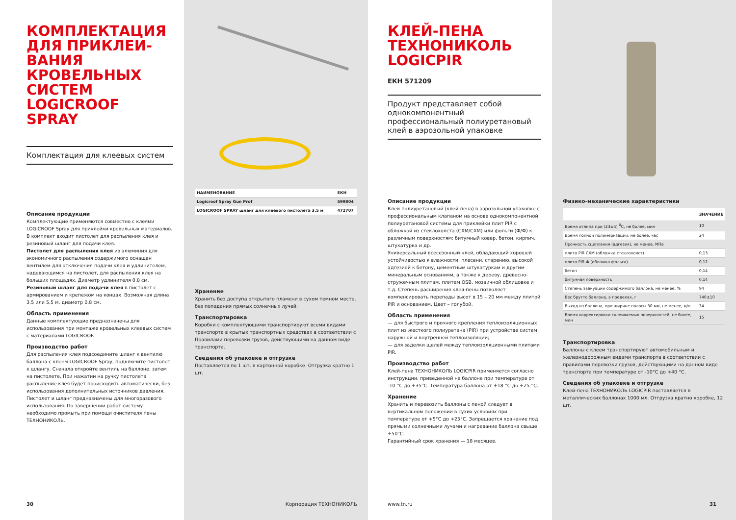КОМПЛЕКТАЦИЯ ДЛЯ ПРИКЛЕИ-ВАНИЯ КРОВЕЛЬНЫХ СИСТЕМ LOGICROOF SPRAY
Комплектация для клеевых систем
Описание продукции
Комплектующие применяются совместно с клеями LOGICROOF Spray для приклейки кровельных материалов. В комплект входит пистолет для распыления клея и резиновый шланг для подачи клея.
Пистолет для распыления клея из алюминия для экономичного распыления содержимого оснащен вентилем для отключения подачи клея и удлинителем, надевающимся на пистолет, для распыления клея на больших площадях. Диаметр удлинителя 0,8 см.
Резиновый шланг для подачи клея в пистолет с армированием и крепежом на концах. Возможная длина 3,5 или 5,5 м, диаметр 0,8 см.
Область применения
Данные комплектующие предназначены для использования при монтаже кровельных клеевых систем с материалами LOGICROOF.
Производство работ
Для распыления клея подсоедините шланг к вентилю баллона с клеем LOGICROOF Spray, подключите пистолет к шлангу. Сначала откройте вентиль на баллоне, затем на пистолете. При нажатии на ручку пистолета распыление клея будет происходить автоматически, без использования дополнительных источников давления. Пистолет и шланг предназначены для многоразового использования. По завершении работ систему необходимо промыть при помощи очистителя пены ТЕХНОНИКОЛЬ.
30
| НАИМЕНОВАНИЕ | ЕКН |
| --- | --- |
| Logicroof Spray Gun Prof | 599804 |
| LOGICROOF SPRAY шланг для клеевого пистолета 3,5 м | 472707 |
Хранение
Хранить без доступа открытого пламени в сухом темном месте, без попадания прямых солнечных лучей.
Транспортировка
Коробки с комплектующими транспортируют всеми видами транспорта в крытых транспортных средствах в соответствии с Правилами перевозки грузов, действующими на данном виде транспорта.
Сведения об упаковке и отгрузке
Поставляется по 1 шт. в картонной коробке. Отгрузка кратно 1 шт.
Корпорация ТЕХНОНИКОЛЬ
КЛЕЙ-ПЕНА ТЕХНОНИКОЛЬ LOGICPIR
ЕКН 571209
Продукт представляет собой однокомпонентный профессиональный полиуретановый клей в аэрозольной упаковке
Описание продукции
Клей полиуретановый (клей-пена) в аэрозольной упаковке с профессиональным клапаном на основе однокомпонентной полиуретановой системы для приклейки плит PIR с обложкой из стеклохолста (СХМ/СХМ) или фольги (Ф/Ф) к различным поверхностям: битумный ковер, бетон, кирпич, штукатурка и др.
Универсальный всесезонный клей, обладающий хорошей устойчивостью к влажности, плесени, старению, высокой адгезией к бетону, цементным штукатуркам и другим минеральным основаниям, а также к дереву, древесно-стружечным плитам, плитам OSB, мозаичной облицовке и т.д. Степень расширения клея-пены позволяет компенсировать перепады высот в 15 – 20 мм между плитой PIR и основанием. Цвет – голубой.
Область применения
— для быстрого и прочного крепления теплоизоляционных плит из жесткого полиуретана (PIR) при устройстве систем наружной и внутренней теплоизоляции;
— для заделки щелей между теплоизоляционными плитами PIR.
Производство работ
Клей-пена ТЕХНОНИКОЛЬ LOGICPIR применяется согласно инструкции, приведенной на баллоне при температуре от -10 °C до +35°C. Температура баллона от +18 °C до +25 °C.
Хранение
Хранить и перевозить баллоны с пеной следует в вертикальном положении в сухих условиях при температуре от +5°C до +25°C. Запрещается хранение под прямыми солнечными лучами и нагревание баллона свыше +50°C.
Гарантийный срок хранения — 18 месяцев.
www.tn.ru
Физико-механические характеристики
| | ЗНАЧЕНИЕ |
| --- | --- |
| Время отлипа при (23±5) <sup>0</sup>С, не более, мин | 10 |
| Время полной полимеризации, не более, час | 24 |
| Прочность сцепления (адгезия), не менее, МПа | |
| плита PIR СХМ (обложка стеклохолст) | 0,13 |
| плита PIR Ф (обложка фольга) | 0,12 |
| бетон | 0,14 |
| битумная поверхность | 0,14 |
| Степень эвакуации содержимого баллона, не менее, % | 94 |
| Вес брутто баллона, в пределах, г | 740±10 |
| Выход из баллона, при ширине полосы 30 мм, не менее, м/п | 34 |
| Время корректировки склеиваемых поверхностей, не более, мин | 15 |
Транспортировка
Баллоны с клеем транспортируют автомобильным и железнодорожным видами транспорта в соответствии с правилами перевозки грузов, действующими на данном виде транспорта при температуре от -10°C до +40 °C.
Сведения об упаковке и отгрузке
Клей-пена ТЕХНОНИКОЛЬ LOGICPIR поставляется в металлических баллонах 1000 мл. Отгрузка кратно коробке, 12 шт.
31